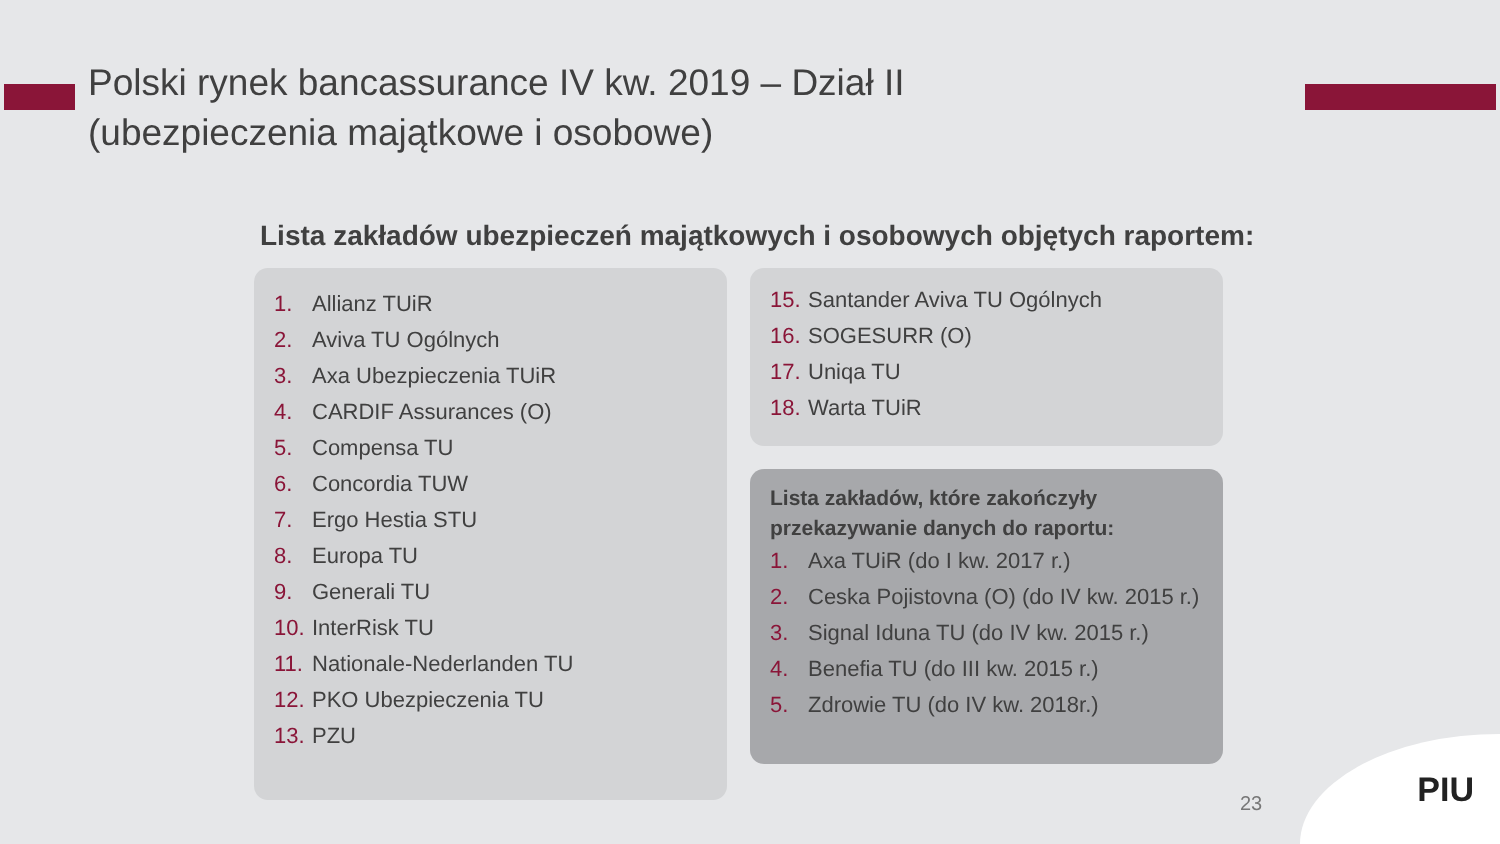Polski rynek bancassurance IV kw. 2019 – Dział II
(ubezpieczenia majątkowe i osobowe)
Lista zakładów ubezpieczeń majątkowych i osobowych objętych raportem:
1. Allianz TUiR
2. Aviva TU Ogólnych
3. Axa Ubezpieczenia TUiR
4. CARDIF Assurances (O)
5. Compensa TU
6. Concordia TUW
7. Ergo Hestia STU
8. Europa TU
9. Generali TU
10. InterRisk TU
11. Nationale-Nederlanden TU
12. PKO Ubezpieczenia TU
13. PZU
15. Santander Aviva TU Ogólnych
16. SOGESURR (O)
17. Uniqa TU
18. Warta TUiR
Lista zakładów, które zakończyły przekazywanie danych do raportu:
1. Axa TUiR (do I kw. 2017 r.)
2. Ceska Pojistovna (O) (do IV kw. 2015 r.)
3. Signal Iduna TU (do IV kw. 2015 r.)
4. Benefia TU (do III kw. 2015 r.)
5. Zdrowie TU (do IV kw. 2018r.)
23
PIU